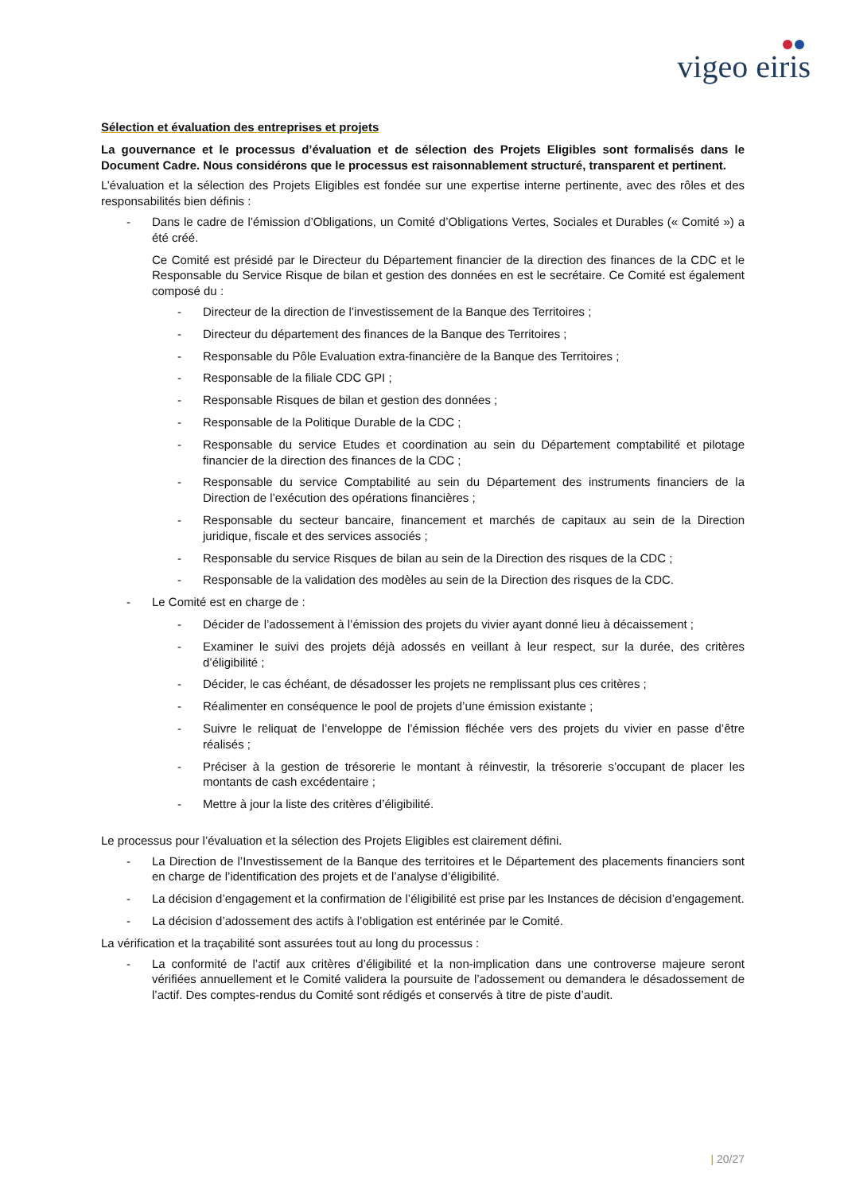vigeo eiris
Sélection et évaluation des entreprises et projets
La gouvernance et le processus d’évaluation et de sélection des Projets Eligibles sont formalisés dans le Document Cadre. Nous considérons que le processus est raisonnablement structuré, transparent et pertinent.
L’évaluation et la sélection des Projets Eligibles est fondée sur une expertise interne pertinente, avec des rôles et des responsabilités bien définis :
- Dans le cadre de l’émission d’Obligations, un Comité d’Obligations Vertes, Sociales et Durables (« Comité ») a été créé.
Ce Comité est présidé par le Directeur du Département financier de la direction des finances de la CDC et le Responsable du Service Risque de bilan et gestion des données en est le secrétaire. Ce Comité est également composé du :
- Directeur de la direction de l’investissement de la Banque des Territoires ;
- Directeur du département des finances de la Banque des Territoires ;
- Responsable du Pôle Evaluation extra-financière de la Banque des Territoires ;
- Responsable de la filiale CDC GPI ;
- Responsable Risques de bilan et gestion des données ;
- Responsable de la Politique Durable de la CDC ;
- Responsable du service Etudes et coordination au sein du Département comptabilité et pilotage financier de la direction des finances de la CDC ;
- Responsable du service Comptabilité au sein du Département des instruments financiers de la Direction de l’exécution des opérations financières ;
- Responsable du secteur bancaire, financement et marchés de capitaux au sein de la Direction juridique, fiscale et des services associés ;
- Responsable du service Risques de bilan au sein de la Direction des risques de la CDC ;
- Responsable de la validation des modèles au sein de la Direction des risques de la CDC.
- Le Comité est en charge de :
- Décider de l’adossement à l’émission des projets du vivier ayant donné lieu à décaissement ;
- Examiner le suivi des projets déjà adossés en veillant à leur respect, sur la durée, des critères d’éligibilité ;
- Décider, le cas échéant, de désadosser les projets ne remplissant plus ces critères ;
- Réalimenter en conséquence le pool de projets d’une émission existante ;
- Suivre le reliquat de l’enveloppe de l’émission fléchée vers des projets du vivier en passe d’être réalisés ;
- Préciser à la gestion de trésorerie le montant à réinvestir, la trésorerie s’occupant de placer les montants de cash excédentaire ;
- Mettre à jour la liste des critères d’éligibilité.
Le processus pour l’évaluation et la sélection des Projets Eligibles est clairement défini.
- La Direction de l’Investissement de la Banque des territoires et le Département des placements financiers sont en charge de l’identification des projets et de l’analyse d’éligibilité.
- La décision d’engagement et la confirmation de l’éligibilité est prise par les Instances de décision d’engagement.
- La décision d’adossement des actifs à l’obligation est entérinée par le Comité.
La vérification et la traçabilité sont assurées tout au long du processus :
- La conformité de l’actif aux critères d’éligibilité et la non-implication dans une controverse majeure seront vérifiées annuellement et le Comité validera la poursuite de l’adossement ou demandera le désadossement de l’actif. Des comptes-rendus du Comité sont rédigés et conservés à titre de piste d’audit.
| 20/27